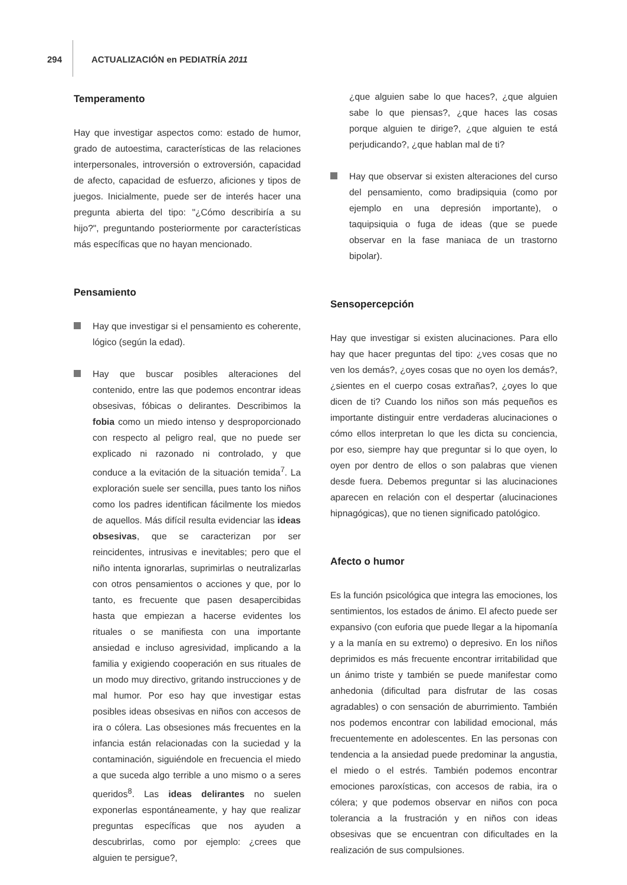294 ACTUALIZACIÓN en PEDIATRÍA 2011
Temperamento
Hay que investigar aspectos como: estado de humor, grado de autoestima, características de las relaciones interpersonales, introversión o extroversión, capacidad de afecto, capacidad de esfuerzo, aficiones y tipos de juegos. Inicialmente, puede ser de interés hacer una pregunta abierta del tipo: "¿Cómo describiría a su hijo?", preguntando posteriormente por características más específicas que no hayan mencionado.
Pensamiento
Hay que investigar si el pensamiento es coherente, lógico (según la edad).
Hay que buscar posibles alteraciones del contenido, entre las que podemos encontrar ideas obsesivas, fóbicas o delirantes. Describimos la fobia como un miedo intenso y desproporcionado con respecto al peligro real, que no puede ser explicado ni razonado ni controlado, y que conduce a la evitación de la situación temida<sup>7</sup>. La exploración suele ser sencilla, pues tanto los niños como los padres identifican fácilmente los miedos de aquellos. Más difícil resulta evidenciar las ideas obsesivas, que se caracterizan por ser reincidentes, intrusivas e inevitables; pero que el niño intenta ignorarlas, suprimirlas o neutralizarlas con otros pensamientos o acciones y que, por lo tanto, es frecuente que pasen desapercibidas hasta que empiezan a hacerse evidentes los rituales o se manifiesta con una importante ansiedad e incluso agresividad, implicando a la familia y exigiendo cooperación en sus rituales de un modo muy directivo, gritando instrucciones y de mal humor. Por eso hay que investigar estas posibles ideas obsesivas en niños con accesos de ira o cólera. Las obsesiones más frecuentes en la infancia están relacionadas con la suciedad y la contaminación, siguiéndole en frecuencia el miedo a que suceda algo terrible a uno mismo o a seres queridos<sup>8</sup>. Las ideas delirantes no suelen exponerlas espontáneamente, y hay que realizar preguntas específicas que nos ayuden a descubrirlas, como por ejemplo: ¿crees que alguien te persigue?,
¿que alguien sabe lo que haces?, ¿que alguien sabe lo que piensas?, ¿que haces las cosas porque alguien te dirige?, ¿que alguien te está perjudicando?, ¿que hablan mal de ti?
Hay que observar si existen alteraciones del curso del pensamiento, como bradipsiquia (como por ejemplo en una depresión importante), o taquipsiquia o fuga de ideas (que se puede observar en la fase maniaca de un trastorno bipolar).
Sensopercepción
Hay que investigar si existen alucinaciones. Para ello hay que hacer preguntas del tipo: ¿ves cosas que no ven los demás?, ¿oyes cosas que no oyen los demás?, ¿sientes en el cuerpo cosas extrañas?, ¿oyes lo que dicen de ti? Cuando los niños son más pequeños es importante distinguir entre verdaderas alucinaciones o cómo ellos interpretan lo que les dicta su conciencia, por eso, siempre hay que preguntar si lo que oyen, lo oyen por dentro de ellos o son palabras que vienen desde fuera. Debemos preguntar si las alucinaciones aparecen en relación con el despertar (alucinaciones hipnagógicas), que no tienen significado patológico.
Afecto o humor
Es la función psicológica que integra las emociones, los sentimientos, los estados de ánimo. El afecto puede ser expansivo (con euforia que puede llegar a la hipomanía y a la manía en su extremo) o depresivo. En los niños deprimidos es más frecuente encontrar irritabilidad que un ánimo triste y también se puede manifestar como anhedonia (dificultad para disfrutar de las cosas agradables) o con sensación de aburrimiento. También nos podemos encontrar con labilidad emocional, más frecuentemente en adolescentes. En las personas con tendencia a la ansiedad puede predominar la angustia, el miedo o el estrés. También podemos encontrar emociones paroxísticas, con accesos de rabia, ira o cólera; y que podemos observar en niños con poca tolerancia a la frustración y en niños con ideas obsesivas que se encuentran con dificultades en la realización de sus compulsiones.